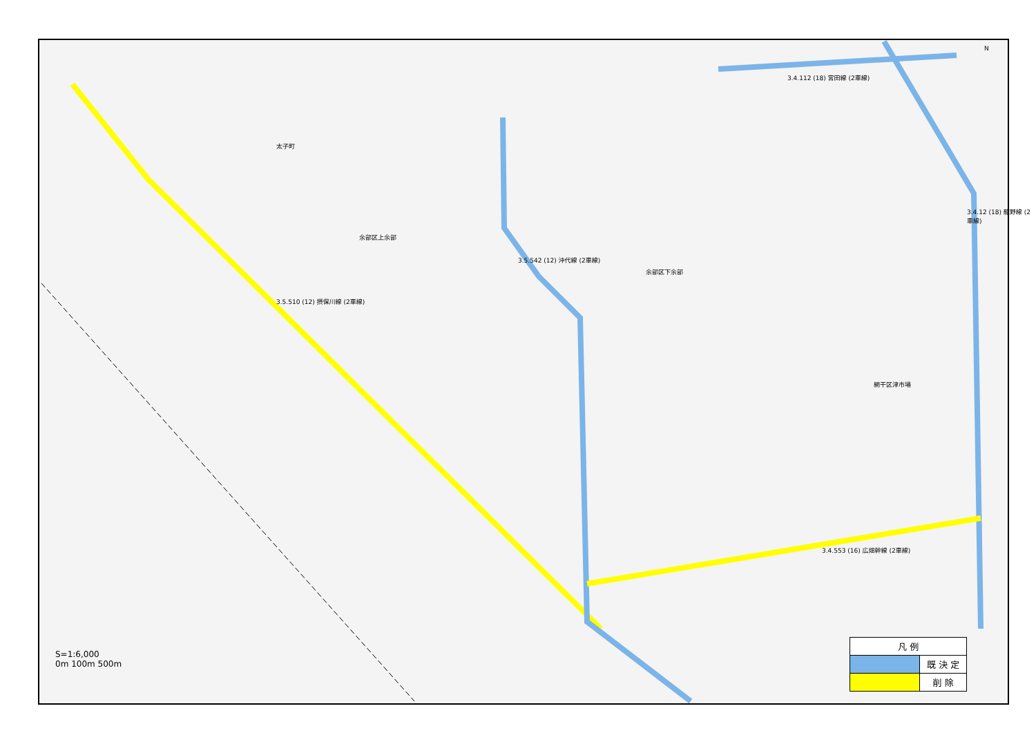3.5.510 (12) 摂保川線 (2車線)
3.5.542 (12) 沖代線 (2車線)
3.4.112 (18) 宮田線 (2車線)
3.4.12 (18) 龍野線 (2車線)
3.4.553 (16) 広畑幹線 (2車線)
余部区上余部
余部区下余部
網干区津市場
太子町
N
S=1:6,000
0m 100m 500m
| 凡 例 | |
| | 既 決 定 |
| | 削 除 |